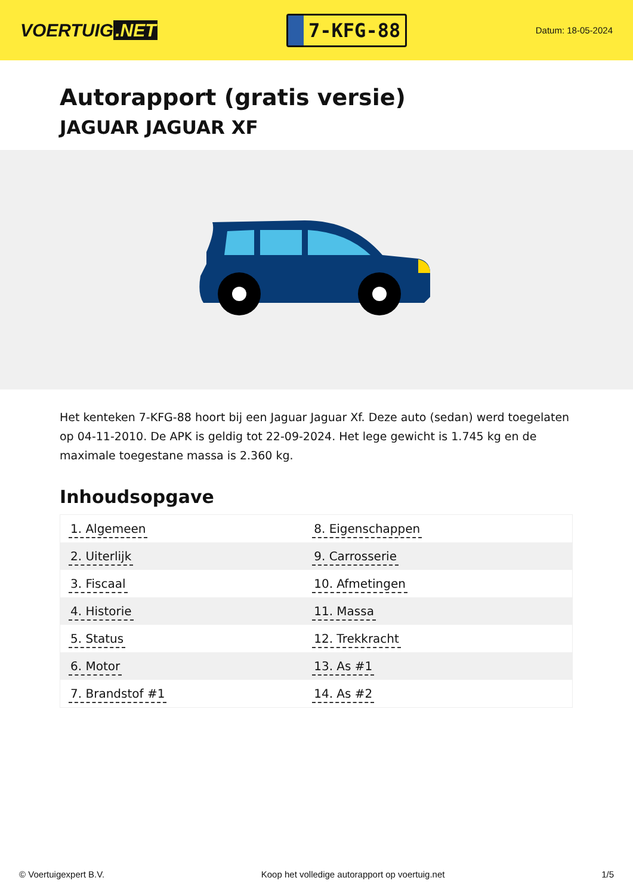VOERTUIG.NET
7-KFG-88
Datum: 18-05-2024
Autorapport (gratis versie)
JAGUAR JAGUAR XF
Het kenteken 7-KFG-88 hoort bij een Jaguar Jaguar Xf. Deze auto (sedan) werd toegelaten op 04-11-2010. De APK is geldig tot 22-09-2024. Het lege gewicht is 1.745 kg en de maximale toegestane massa is 2.360 kg.
Inhoudsopgave
| 1. Algemeen | 8. Eigenschappen |
| 2. Uiterlijk | 9. Carrosserie |
| 3. Fiscaal | 10. Afmetingen |
| 4. Historie | 11. Massa |
| 5. Status | 12. Trekkracht |
| 6. Motor | 13. As #1 |
| 7. Brandstof #1 | 14. As #2 |
© Voertuigexpert B.V. Koop het volledige autorapport op voertuig.net 1/5